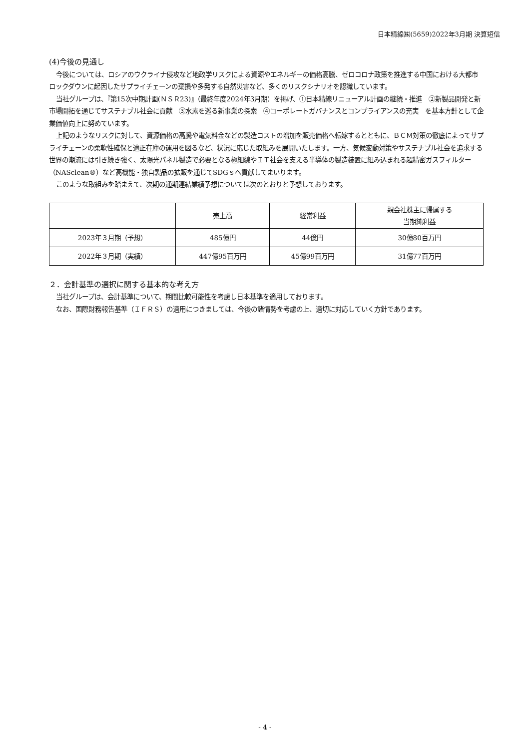日本精線㈱(5659)2022年3月期 決算短信
(4)今後の見通し
今後については、ロシアのウクライナ侵攻など地政学リスクによる資源やエネルギーの価格高騰、ゼロコロナ政策を推進する中国における大都市ロックダウンに起因したサプライチェーンの棄損や多発する自然災害など、多くのリスクシナリオを認識しています。
当社グループは、『第15次中期計画(ＮＳＲ23)』（最終年度2024年3月期）を掲げ、①日本精線リニューアル計画の継続・推進　②新製品開発と新市場開拓を通じてサステナブル社会に貢献　③水素を巡る新事業の探索　④コーポレートガバナンスとコンプライアンスの充実　を基本方針として企業価値向上に努めています。
上記のようなリスクに対して、資源価格の高騰や電気料金などの製造コストの増加を販売価格へ転嫁するとともに、ＢＣＭ対策の徹底によってサプライチェーンの柔軟性確保と適正在庫の運用を図るなど、状況に応じた取組みを展開いたします。一方、気候変動対策やサステナブル社会を追求する世界の潮流には引き続き強く、太陽光パネル製造で必要となる極細線やＩＴ社会を支える半導体の製造装置に組み込まれる超精密ガスフィルター（NASclean®）など高機能・独自製品の拡販を通じてSDGｓへ貢献してまいります。
このような取組みを踏まえて、次期の通期連結業績予想については次のとおりと予想しております。
| | 売上高 | 経常利益 | 親会社株主に帰属する 当期純利益 |
| 2023年３月期（予想） | 485億円 | 44億円 | 30億80百万円 |
| 2022年３月期（実績） | 447億95百万円 | 45億99百万円 | 31億77百万円 |
２．会計基準の選択に関する基本的な考え方
当社グループは、会計基準について、期間比較可能性を考慮し日本基準を適用しております。
なお、国際財務報告基準（ＩＦＲＳ）の適用につきましては、今後の諸情勢を考慮の上、適切に対応していく方針であります。
- 4 -